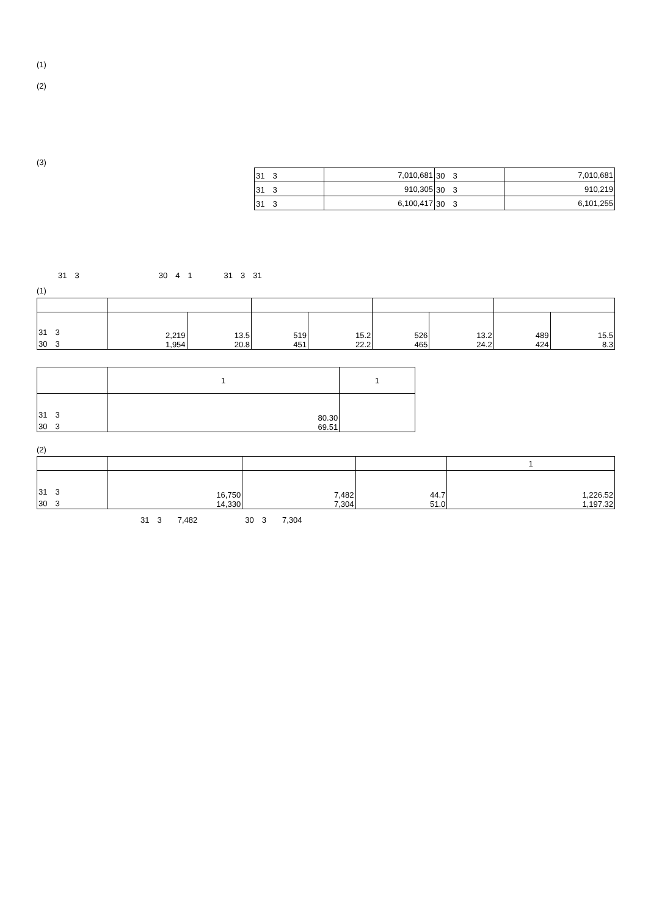(1)
(2)
(3)
| 31 3 | 7,010,681 | 30 3 | 7,010,681 |
| 31 3 | 910,305 | 30 3 | 910,219 |
| 31 3 | 6,100,417 | 30 3 | 6,101,255 |
31　3　　　　　　　　　　30　4　1　　　　31　3　31
(1)
| 31 3 30 3 | 2,219 1,954 | 13.5 20.8 | 519 451 | 15.2 22.2 | 526 465 | 13.2 24.2 | 489 424 | 15.5 8.3 |
| | 1 | 1 |
| 31 3 30 3 | 80.30 69.51 | |
(2)
| | | | | 1 |
| 31 3 30 3 | 16,750 14,330 | 7,482 7,304 | 44.7 51.0 | 1,226.52 1,197.32 |
31　3　　7,482　　　　　　30　3　　7,304